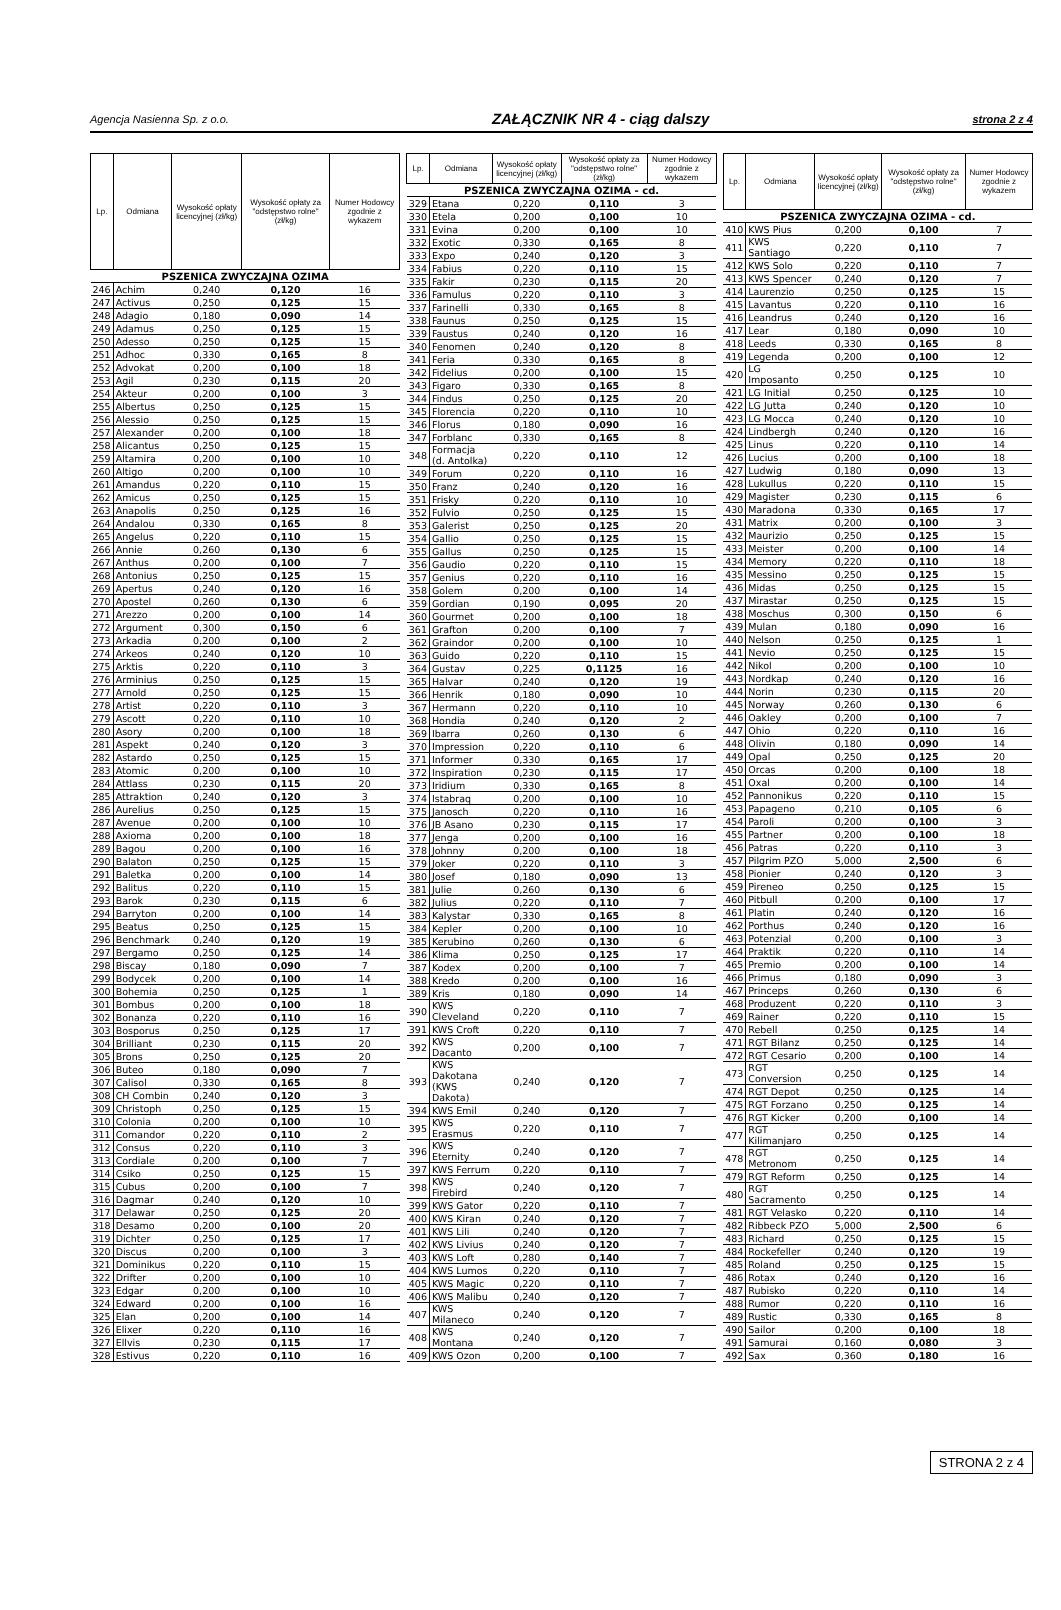Agencja Nasienna Sp. z o.o. ZAŁĄCZNIK NR 4 - ciąg dalszy strona 2 z 4
| Lp. | Odmiana | Wysokość opłaty licencyjnej (zł/kg) | Wysokość opłaty za "odstępstwo rolne" (zł/kg) | Numer Hodowcy zgodnie z wykazem |
| --- | --- | --- | --- | --- |
| PSZENICA ZWYCZAJNA OZIMA | | | | |
| 246 | Achim | 0,240 | 0,120 | 16 |
| 247 | Activus | 0,250 | 0,125 | 15 |
| 248 | Adagio | 0,180 | 0,090 | 14 |
| 249 | Adamus | 0,250 | 0,125 | 15 |
| 250 | Adesso | 0,250 | 0,125 | 15 |
| 251 | Adhoc | 0,330 | 0,165 | 8 |
| 252 | Advokat | 0,200 | 0,100 | 18 |
| 253 | Agil | 0,230 | 0,115 | 20 |
| 254 | Akteur | 0,200 | 0,100 | 3 |
| 255 | Albertus | 0,250 | 0,125 | 15 |
| 256 | Alessio | 0,250 | 0,125 | 15 |
| 257 | Alexander | 0,200 | 0,100 | 18 |
| 258 | Alicantus | 0,250 | 0,125 | 15 |
| 259 | Altamira | 0,200 | 0,100 | 10 |
| 260 | Altigo | 0,200 | 0,100 | 10 |
| 261 | Amandus | 0,220 | 0,110 | 15 |
| 262 | Amicus | 0,250 | 0,125 | 15 |
| 263 | Anapolis | 0,250 | 0,125 | 16 |
| 264 | Andalou | 0,330 | 0,165 | 8 |
| 265 | Angelus | 0,220 | 0,110 | 15 |
| 266 | Annie | 0,260 | 0,130 | 6 |
| 267 | Anthus | 0,200 | 0,100 | 7 |
| 268 | Antonius | 0,250 | 0,125 | 15 |
| 269 | Apertus | 0,240 | 0,120 | 16 |
| 270 | Apostel | 0,260 | 0,130 | 6 |
| 271 | Arezzo | 0,200 | 0,100 | 14 |
| 272 | Argument | 0,300 | 0,150 | 6 |
| 273 | Arkadia | 0,200 | 0,100 | 2 |
| 274 | Arkeos | 0,240 | 0,120 | 10 |
| 275 | Arktis | 0,220 | 0,110 | 3 |
| 276 | Arminius | 0,250 | 0,125 | 15 |
| 277 | Arnold | 0,250 | 0,125 | 15 |
| 278 | Artist | 0,220 | 0,110 | 3 |
| 279 | Ascott | 0,220 | 0,110 | 10 |
| 280 | Asory | 0,200 | 0,100 | 18 |
| 281 | Aspekt | 0,240 | 0,120 | 3 |
| 282 | Astardo | 0,250 | 0,125 | 15 |
| 283 | Atomic | 0,200 | 0,100 | 10 |
| 284 | Attlass | 0,230 | 0,115 | 20 |
| 285 | Attraktion | 0,240 | 0,120 | 3 |
| 286 | Aurelius | 0,250 | 0,125 | 15 |
| 287 | Avenue | 0,200 | 0,100 | 10 |
| 288 | Axioma | 0,200 | 0,100 | 18 |
| 289 | Bagou | 0,200 | 0,100 | 16 |
| 290 | Balaton | 0,250 | 0,125 | 15 |
| 291 | Baletka | 0,200 | 0,100 | 14 |
| 292 | Balitus | 0,220 | 0,110 | 15 |
| 293 | Barok | 0,230 | 0,115 | 6 |
| 294 | Barryton | 0,200 | 0,100 | 14 |
| 295 | Beatus | 0,250 | 0,125 | 15 |
| 296 | Benchmark | 0,240 | 0,120 | 19 |
| 297 | Bergamo | 0,250 | 0,125 | 14 |
| 298 | Biscay | 0,180 | 0,090 | 7 |
| 299 | Bodycek | 0,200 | 0,100 | 14 |
| 300 | Bohemia | 0,250 | 0,125 | 1 |
| 301 | Bombus | 0,200 | 0,100 | 18 |
| 302 | Bonanza | 0,220 | 0,110 | 16 |
| 303 | Bosporus | 0,250 | 0,125 | 17 |
| 304 | Brilliant | 0,230 | 0,115 | 20 |
| 305 | Brons | 0,250 | 0,125 | 20 |
| 306 | Buteo | 0,180 | 0,090 | 7 |
| 307 | Calisol | 0,330 | 0,165 | 8 |
| 308 | CH Combin | 0,240 | 0,120 | 3 |
| 309 | Christoph | 0,250 | 0,125 | 15 |
| 310 | Colonia | 0,200 | 0,100 | 10 |
| 311 | Comandor | 0,220 | 0,110 | 2 |
| 312 | Consus | 0,220 | 0,110 | 3 |
| 313 | Cordiale | 0,200 | 0,100 | 7 |
| 314 | Csiko | 0,250 | 0,125 | 15 |
| 315 | Cubus | 0,200 | 0,100 | 7 |
| 316 | Dagmar | 0,240 | 0,120 | 10 |
| 317 | Delawar | 0,250 | 0,125 | 20 |
| 318 | Desamo | 0,200 | 0,100 | 20 |
| 319 | Dichter | 0,250 | 0,125 | 17 |
| 320 | Discus | 0,200 | 0,100 | 3 |
| 321 | Dominikus | 0,220 | 0,110 | 15 |
| 322 | Drifter | 0,200 | 0,100 | 10 |
| 323 | Edgar | 0,200 | 0,100 | 10 |
| 324 | Edward | 0,200 | 0,100 | 16 |
| 325 | Elan | 0,200 | 0,100 | 14 |
| 326 | Elixer | 0,220 | 0,110 | 16 |
| 327 | Ellvis | 0,230 | 0,115 | 17 |
| 328 | Estivus | 0,220 | 0,110 | 16 |
| Lp. | Odmiana | Wysokość opłaty licencyjnej (zł/kg) | Wysokość opłaty za "odstępstwo rolne" (zł/kg) | Numer Hodowcy zgodnie z wykazem |
| --- | --- | --- | --- | --- |
| PSZENICA ZWYCZAJNA OZIMA - cd. | | | | |
| 329 | Etana | 0,220 | 0,110 | 3 |
| 330 | Etela | 0,200 | 0,100 | 10 |
| 331 | Evina | 0,200 | 0,100 | 10 |
| 332 | Exotic | 0,330 | 0,165 | 8 |
| 333 | Expo | 0,240 | 0,120 | 3 |
| 334 | Fabius | 0,220 | 0,110 | 15 |
| 335 | Fakir | 0,230 | 0,115 | 20 |
| 336 | Famulus | 0,220 | 0,110 | 3 |
| 337 | Farinelli | 0,330 | 0,165 | 8 |
| 338 | Faunus | 0,250 | 0,125 | 15 |
| 339 | Faustus | 0,240 | 0,120 | 16 |
| 340 | Fenomen | 0,240 | 0,120 | 8 |
| 341 | Feria | 0,330 | 0,165 | 8 |
| 342 | Fidelius | 0,200 | 0,100 | 15 |
| 343 | Figaro | 0,330 | 0,165 | 8 |
| 344 | Findus | 0,250 | 0,125 | 20 |
| 345 | Florencia | 0,220 | 0,110 | 10 |
| 346 | Florus | 0,180 | 0,090 | 16 |
| 347 | Forblanc | 0,330 | 0,165 | 8 |
| 348 | Formacja (d. Antolka) | 0,220 | 0,110 | 12 |
| 349 | Forum | 0,220 | 0,110 | 16 |
| 350 | Franz | 0,240 | 0,120 | 16 |
| 351 | Frisky | 0,220 | 0,110 | 10 |
| 352 | Fulvio | 0,250 | 0,125 | 15 |
| 353 | Galerist | 0,250 | 0,125 | 20 |
| 354 | Gallio | 0,250 | 0,125 | 15 |
| 355 | Gallus | 0,250 | 0,125 | 15 |
| 356 | Gaudio | 0,220 | 0,110 | 15 |
| 357 | Genius | 0,220 | 0,110 | 16 |
| 358 | Golem | 0,200 | 0,100 | 14 |
| 359 | Gordian | 0,190 | 0,095 | 20 |
| 360 | Gourmet | 0,200 | 0,100 | 18 |
| 361 | Grafton | 0,200 | 0,100 | 7 |
| 362 | Graindor | 0,200 | 0,100 | 10 |
| 363 | Guido | 0,220 | 0,110 | 15 |
| 364 | Gustav | 0,225 | 0,1125 | 16 |
| 365 | Halvar | 0,240 | 0,120 | 19 |
| 366 | Henrik | 0,180 | 0,090 | 10 |
| 367 | Hermann | 0,220 | 0,110 | 10 |
| 368 | Hondia | 0,240 | 0,120 | 2 |
| 369 | Ibarra | 0,260 | 0,130 | 6 |
| 370 | Impression | 0,220 | 0,110 | 6 |
| 371 | Informer | 0,330 | 0,165 | 17 |
| 372 | Inspiration | 0,230 | 0,115 | 17 |
| 373 | Iridium | 0,330 | 0,165 | 8 |
| 374 | Istabraq | 0,200 | 0,100 | 10 |
| 375 | Janosch | 0,220 | 0,110 | 16 |
| 376 | JB Asano | 0,230 | 0,115 | 17 |
| 377 | Jenga | 0,200 | 0,100 | 16 |
| 378 | Johnny | 0,200 | 0,100 | 18 |
| 379 | Joker | 0,220 | 0,110 | 3 |
| 380 | Josef | 0,180 | 0,090 | 13 |
| 381 | Julie | 0,260 | 0,130 | 6 |
| 382 | Julius | 0,220 | 0,110 | 7 |
| 383 | Kalystar | 0,330 | 0,165 | 8 |
| 384 | Kepler | 0,200 | 0,100 | 10 |
| 385 | Kerubino | 0,260 | 0,130 | 6 |
| 386 | Klima | 0,250 | 0,125 | 17 |
| 387 | Kodex | 0,200 | 0,100 | 7 |
| 388 | Kredo | 0,200 | 0,100 | 16 |
| 389 | Kris | 0,180 | 0,090 | 14 |
| 390 | KWS Cleveland | 0,220 | 0,110 | 7 |
| 391 | KWS Croft | 0,220 | 0,110 | 7 |
| 392 | KWS Dacanto | 0,200 | 0,100 | 7 |
| 393 | KWS Dakotana (KWS Dakota) | 0,240 | 0,120 | 7 |
| 394 | KWS Emil | 0,240 | 0,120 | 7 |
| 395 | KWS Erasmus | 0,220 | 0,110 | 7 |
| 396 | KWS Eternity | 0,240 | 0,120 | 7 |
| 397 | KWS Ferrum | 0,220 | 0,110 | 7 |
| 398 | KWS Firebird | 0,240 | 0,120 | 7 |
| 399 | KWS Gator | 0,220 | 0,110 | 7 |
| 400 | KWS Kiran | 0,240 | 0,120 | 7 |
| 401 | KWS Lili | 0,240 | 0,120 | 7 |
| 402 | KWS Livius | 0,240 | 0,120 | 7 |
| 403 | KWS Loft | 0,280 | 0,140 | 7 |
| 404 | KWS Lumos | 0,220 | 0,110 | 7 |
| 405 | KWS Magic | 0,220 | 0,110 | 7 |
| 406 | KWS Malibu | 0,240 | 0,120 | 7 |
| 407 | KWS Milaneco | 0,240 | 0,120 | 7 |
| 408 | KWS Montana | 0,240 | 0,120 | 7 |
| 409 | KWS Ozon | 0,200 | 0,100 | 7 |
| Lp. | Odmiana | Wysokość opłaty licencyjnej (zł/kg) | Wysokość opłaty za "odstępstwo rolne" (zł/kg) | Numer Hodowcy zgodnie z wykazem |
| --- | --- | --- | --- | --- |
| PSZENICA ZWYCZAJNA OZIMA - cd. | | | | |
| 410 | KWS Pius | 0,200 | 0,100 | 7 |
| 411 | KWS Santiago | 0,220 | 0,110 | 7 |
| 412 | KWS Solo | 0,220 | 0,110 | 7 |
| 413 | KWS Spencer | 0,240 | 0,120 | 7 |
| 414 | Laurenzio | 0,250 | 0,125 | 15 |
| 415 | Lavantus | 0,220 | 0,110 | 16 |
| 416 | Leandrus | 0,240 | 0,120 | 16 |
| 417 | Lear | 0,180 | 0,090 | 10 |
| 418 | Leeds | 0,330 | 0,165 | 8 |
| 419 | Legenda | 0,200 | 0,100 | 12 |
| 420 | LG Imposanto | 0,250 | 0,125 | 10 |
| 421 | LG Initial | 0,250 | 0,125 | 10 |
| 422 | LG Jutta | 0,240 | 0,120 | 10 |
| 423 | LG Mocca | 0,240 | 0,120 | 10 |
| 424 | Lindbergh | 0,240 | 0,120 | 16 |
| 425 | Linus | 0,220 | 0,110 | 14 |
| 426 | Lucius | 0,200 | 0,100 | 18 |
| 427 | Ludwig | 0,180 | 0,090 | 13 |
| 428 | Lukullus | 0,220 | 0,110 | 15 |
| 429 | Magister | 0,230 | 0,115 | 6 |
| 430 | Maradona | 0,330 | 0,165 | 17 |
| 431 | Matrix | 0,200 | 0,100 | 3 |
| 432 | Maurizio | 0,250 | 0,125 | 15 |
| 433 | Meister | 0,200 | 0,100 | 14 |
| 434 | Memory | 0,220 | 0,110 | 18 |
| 435 | Messino | 0,250 | 0,125 | 15 |
| 436 | Midas | 0,250 | 0,125 | 15 |
| 437 | Mirastar | 0,250 | 0,125 | 15 |
| 438 | Moschus | 0,300 | 0,150 | 6 |
| 439 | Mulan | 0,180 | 0,090 | 16 |
| 440 | Nelson | 0,250 | 0,125 | 1 |
| 441 | Nevio | 0,250 | 0,125 | 15 |
| 442 | Nikol | 0,200 | 0,100 | 10 |
| 443 | Nordkap | 0,240 | 0,120 | 16 |
| 444 | Norin | 0,230 | 0,115 | 20 |
| 445 | Norway | 0,260 | 0,130 | 6 |
| 446 | Oakley | 0,200 | 0,100 | 7 |
| 447 | Ohio | 0,220 | 0,110 | 16 |
| 448 | Olivin | 0,180 | 0,090 | 14 |
| 449 | Opal | 0,250 | 0,125 | 20 |
| 450 | Orcas | 0,200 | 0,100 | 18 |
| 451 | Oxal | 0,200 | 0,100 | 14 |
| 452 | Pannonikus | 0,220 | 0,110 | 15 |
| 453 | Papageno | 0,210 | 0,105 | 6 |
| 454 | Paroli | 0,200 | 0,100 | 3 |
| 455 | Partner | 0,200 | 0,100 | 18 |
| 456 | Patras | 0,220 | 0,110 | 3 |
| 457 | Pilgrim PZO | 5,000 | 2,500 | 6 |
| 458 | Pionier | 0,240 | 0,120 | 3 |
| 459 | Pireneo | 0,250 | 0,125 | 15 |
| 460 | Pitbull | 0,200 | 0,100 | 17 |
| 461 | Platin | 0,240 | 0,120 | 16 |
| 462 | Porthus | 0,240 | 0,120 | 16 |
| 463 | Potenzial | 0,200 | 0,100 | 3 |
| 464 | Praktik | 0,220 | 0,110 | 14 |
| 465 | Premio | 0,200 | 0,100 | 14 |
| 466 | Primus | 0,180 | 0,090 | 3 |
| 467 | Princeps | 0,260 | 0,130 | 6 |
| 468 | Produzent | 0,220 | 0,110 | 3 |
| 469 | Rainer | 0,220 | 0,110 | 15 |
| 470 | Rebell | 0,250 | 0,125 | 14 |
| 471 | RGT Bilanz | 0,250 | 0,125 | 14 |
| 472 | RGT Cesario | 0,200 | 0,100 | 14 |
| 473 | RGT Conversion | 0,250 | 0,125 | 14 |
| 474 | RGT Depot | 0,250 | 0,125 | 14 |
| 475 | RGT Forzano | 0,250 | 0,125 | 14 |
| 476 | RGT Kicker | 0,200 | 0,100 | 14 |
| 477 | RGT Kilimanjaro | 0,250 | 0,125 | 14 |
| 478 | RGT Metronom | 0,250 | 0,125 | 14 |
| 479 | RGT Reform | 0,250 | 0,125 | 14 |
| 480 | RGT Sacramento | 0,250 | 0,125 | 14 |
| 481 | RGT Velasko | 0,220 | 0,110 | 14 |
| 482 | Ribbeck PZO | 5,000 | 2,500 | 6 |
| 483 | Richard | 0,250 | 0,125 | 15 |
| 484 | Rockefeller | 0,240 | 0,120 | 19 |
| 485 | Roland | 0,250 | 0,125 | 15 |
| 486 | Rotax | 0,240 | 0,120 | 16 |
| 487 | Rubisko | 0,220 | 0,110 | 14 |
| 488 | Rumor | 0,220 | 0,110 | 16 |
| 489 | Rustic | 0,330 | 0,165 | 8 |
| 490 | Sailor | 0,200 | 0,100 | 18 |
| 491 | Samurai | 0,160 | 0,080 | 3 |
| 492 | Sax | 0,360 | 0,180 | 16 |
STRONA 2 z 4